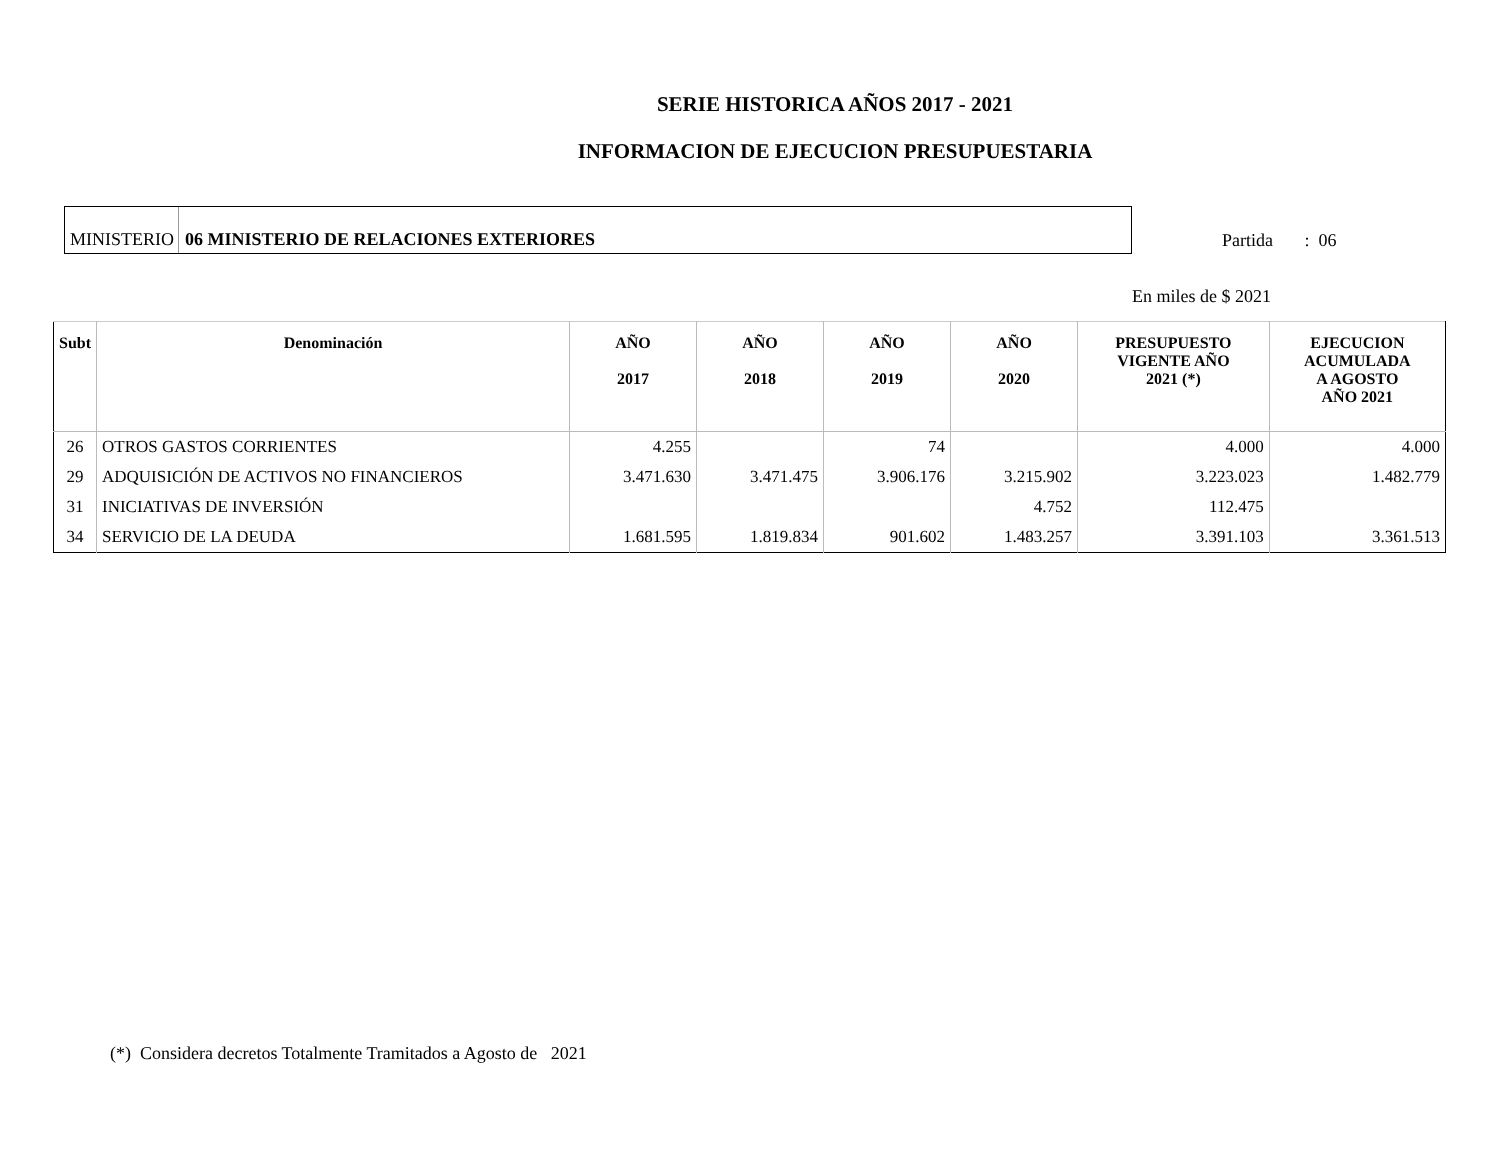SERIE HISTORICA AÑOS 2017 - 2021
INFORMACION DE EJECUCION PRESUPUESTARIA
MINISTERIO 06 MINISTERIO DE RELACIONES EXTERIORES
Partida : 06
En miles de $ 2021
| Subt | Denominación | AÑO 2017 | AÑO 2018 | AÑO 2019 | AÑO 2020 | PRESUPUESTO VIGENTE AÑO 2021 (*) | EJECUCION ACUMULADA A AGOSTO AÑO 2021 |
| --- | --- | --- | --- | --- | --- | --- | --- |
| 26 | OTROS GASTOS CORRIENTES | 4.255 | | 74 | | 4.000 | 4.000 |
| 29 | ADQUISICIÓN DE ACTIVOS NO FINANCIEROS | 3.471.630 | 3.471.475 | 3.906.176 | 3.215.902 | 3.223.023 | 1.482.779 |
| 31 | INICIATIVAS DE INVERSIÓN | | | | 4.752 | 112.475 | |
| 34 | SERVICIO DE LA DEUDA | 1.681.595 | 1.819.834 | 901.602 | 1.483.257 | 3.391.103 | 3.361.513 |
(*) Considera decretos Totalmente Tramitados a Agosto de 2021